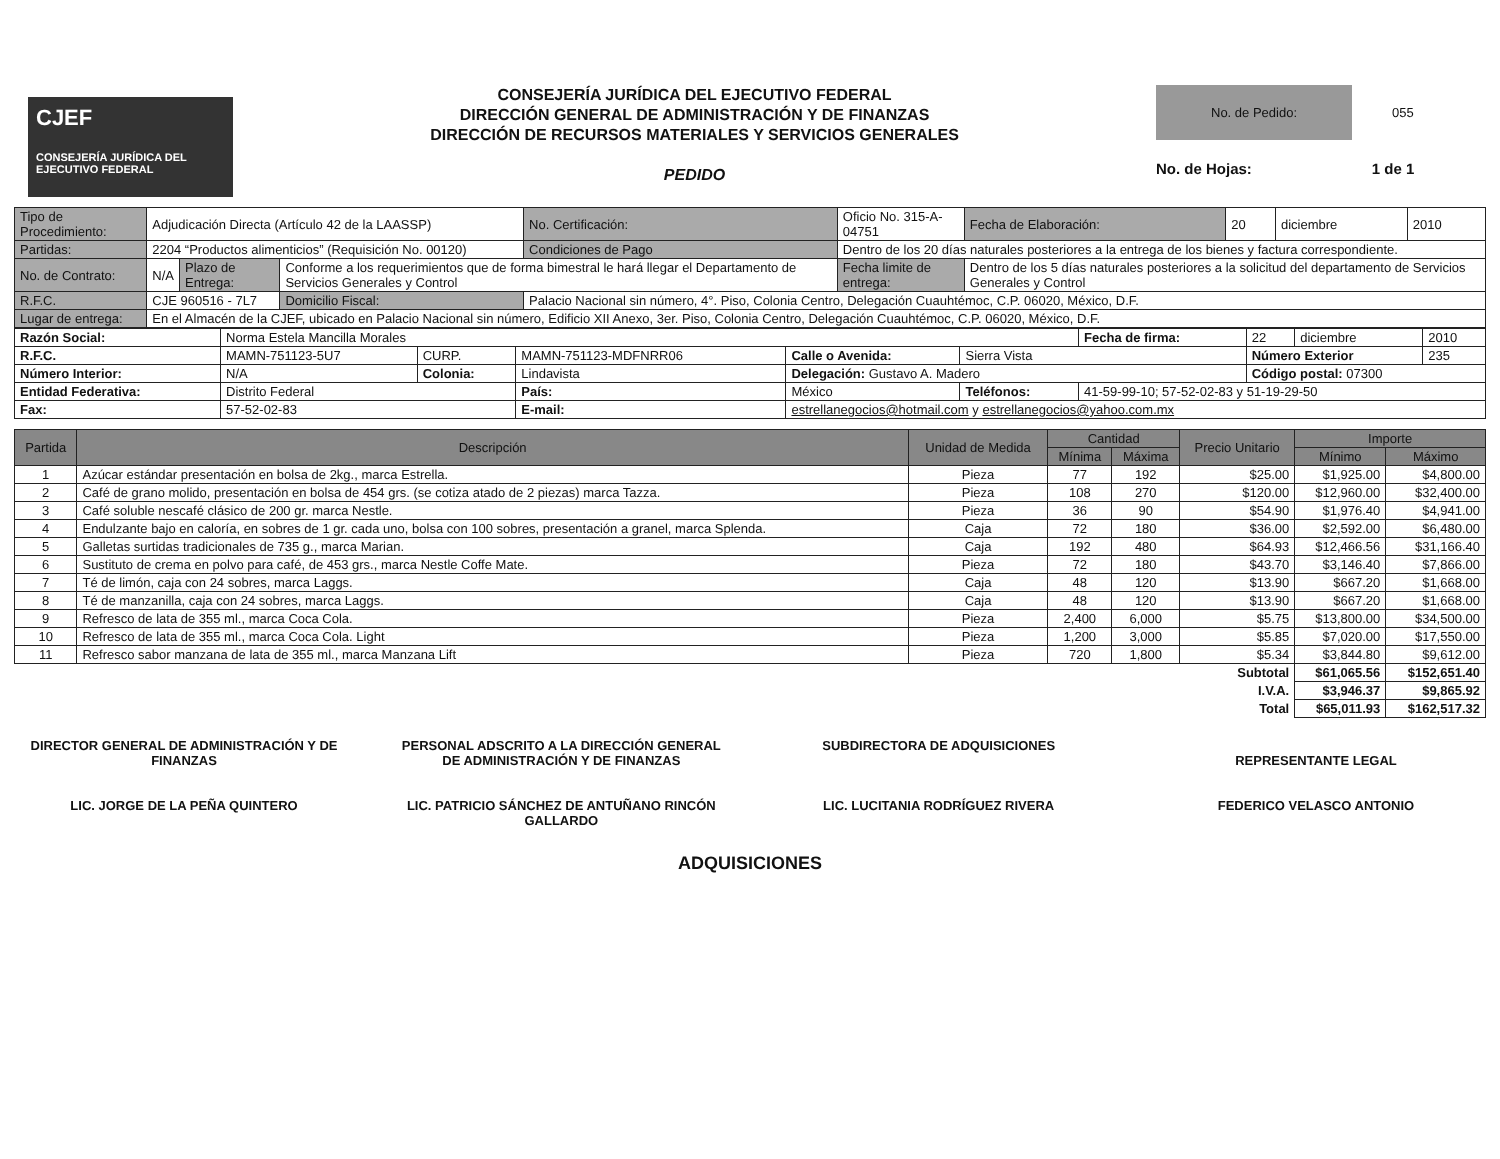CJEF
CONSEJERÍA JURÍDICA DEL EJECUTIVO FEDERAL
CONSEJERÍA JURÍDICA DEL EJECUTIVO FEDERAL
DIRECCIÓN GENERAL DE ADMINISTRACIÓN Y DE FINANZAS
DIRECCIÓN DE RECURSOS MATERIALES Y SERVICIOS GENERALES
PEDIDO
No. de Pedido: 055
No. de Hojas: 1 de 1
| Tipo de Procedimiento: | Adjudicación Directa (Artículo 42 de la LAASSP) | | | No. Certificación: | Oficio No. 315-A-04751 | Fecha de Elaboración: | 20 | diciembre | 2010 |
| Partidas: | 2204 “Productos alimenticios” (Requisición No. 00120) | | | Condiciones de Pago | Dentro de los 20 días naturales posteriores a la entrega de los bienes y factura correspondiente. | | | | |
| No. de Contrato: | N/A | Plazo de Entrega: | Conforme a los requerimientos que de forma bimestral le hará llegar el Departamento de Servicios Generales y Control | | Fecha limite de entrega: | Dentro de los 5 días naturales posteriores a la solicitud del departamento de Servicios Generales y Control | | | |
| R.F.C. | CJE 960516 - 7L7 | | Domicilio Fiscal: | Palacio Nacional sin número, 4°. Piso, Colonia Centro, Delegación Cuauhtémoc, C.P. 06020, México, D.F. | | | | | |
| Lugar de entrega: | En el Almacén de la CJEF, ubicado en Palacio Nacional sin número, Edificio XII Anexo, 3er. Piso, Colonia Centro, Delegación Cuauhtémoc, C.P. 06020, México, D.F. | | | | | | | | |
| Razón Social: | Norma Estela Mancilla Morales | | | | | Fecha de firma: | 22 | diciembre | 2010 |
| R.F.C. | MAMN-751123-5U7 | CURP. | MAMN-751123-MDFNRR06 | Calle o Avenida: | Sierra Vista | | Número Exterior | | 235 |
| Número Interior: | N/A | Colonia: | Lindavista | Delegación: Gustavo A. Madero | | | Código postal: 07300 | | |
| Entidad Federativa: | Distrito Federal | | País: | México | Teléfonos: | 41-59-99-10; 57-52-02-83 y 51-19-29-50 | | | |
| Fax: | 57-52-02-83 | | E-mail: | estrellanegocios@hotmail.com y estrellanegocios@yahoo.com.mx | | | | | |
| Partida | Descripción | Unidad de Medida | Cantidad | | Precio Unitario | Importe | |
| --- | --- | --- | --- | --- | --- | --- | --- |
| | | | Mínima | Máxima | | Mínimo | Máximo |
| 1 | Azúcar estándar presentación en bolsa de 2kg., marca Estrella. | Pieza | 77 | 192 | $25.00 | $1,925.00 | $4,800.00 |
| 2 | Café de grano molido, presentación en bolsa de 454 grs. (se cotiza atado de 2 piezas) marca Tazza. | Pieza | 108 | 270 | $120.00 | $12,960.00 | $32,400.00 |
| 3 | Café soluble nescafé clásico de 200 gr. marca Nestle. | Pieza | 36 | 90 | $54.90 | $1,976.40 | $4,941.00 |
| 4 | Endulzante bajo en caloría, en sobres de 1 gr. cada uno, bolsa con 100 sobres, presentación a granel, marca Splenda. | Caja | 72 | 180 | $36.00 | $2,592.00 | $6,480.00 |
| 5 | Galletas surtidas tradicionales de 735 g., marca Marian. | Caja | 192 | 480 | $64.93 | $12,466.56 | $31,166.40 |
| 6 | Sustituto de crema en polvo para café, de 453 grs., marca Nestle Coffe Mate. | Pieza | 72 | 180 | $43.70 | $3,146.40 | $7,866.00 |
| 7 | Té de limón, caja con 24 sobres, marca Laggs. | Caja | 48 | 120 | $13.90 | $667.20 | $1,668.00 |
| 8 | Té de manzanilla, caja con 24 sobres, marca Laggs. | Caja | 48 | 120 | $13.90 | $667.20 | $1,668.00 |
| 9 | Refresco de lata de 355 ml., marca Coca Cola. | Pieza | 2,400 | 6,000 | $5.75 | $13,800.00 | $34,500.00 |
| 10 | Refresco de lata de 355 ml., marca Coca Cola. Light | Pieza | 1,200 | 3,000 | $5.85 | $7,020.00 | $17,550.00 |
| 11 | Refresco sabor manzana de lata de 355 ml., marca Manzana Lift | Pieza | 720 | 1,800 | $5.34 | $3,844.80 | $9,612.00 |
| Subtotal | | | | | | $61,065.56 | $152,651.40 |
| I.V.A. | | | | | | $3,946.37 | $9,865.92 |
| Total | | | | | | $65,011.93 | $162,517.32 |
DIRECTOR GENERAL DE ADMINISTRACIÓN Y DE FINANZAS
LIC. JORGE DE LA PEÑA QUINTERO
PERSONAL ADSCRITO A LA DIRECCIÓN GENERAL DE ADMINISTRACIÓN Y DE FINANZAS
LIC. PATRICIO SÁNCHEZ DE ANTUÑANO RINCÓN GALLARDO
SUBDIRECTORA DE ADQUISICIONES
LIC. LUCITANIA RODRÍGUEZ RIVERA
REPRESENTANTE LEGAL
FEDERICO VELASCO ANTONIO
ADQUISICIONES